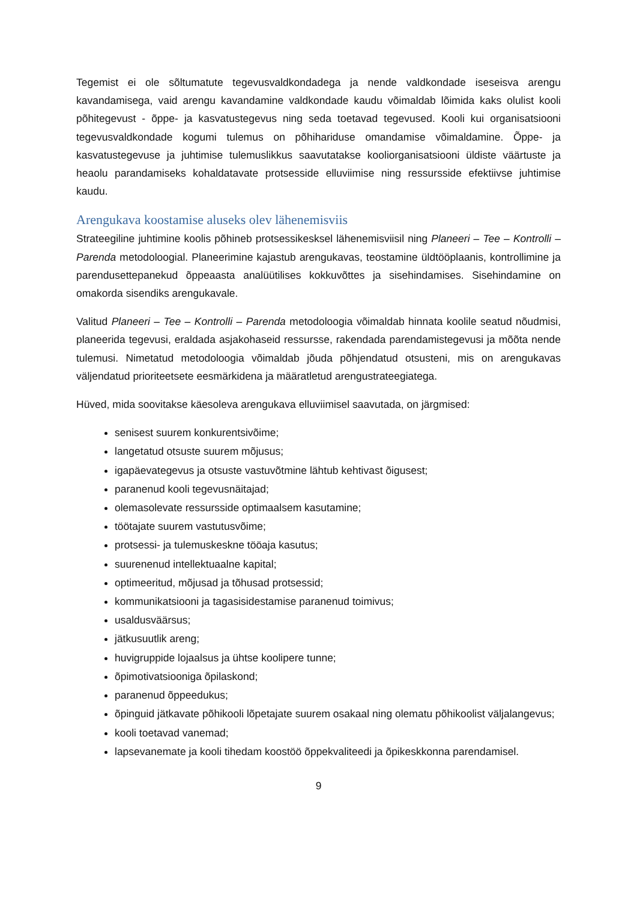Tegemist ei ole sõltumatute tegevusvaldkondadega ja nende valdkondade iseseisva arengu kavandamisega, vaid arengu kavandamine valdkondade kaudu võimaldab lõimida kaks olulist kooli põhitegevust - õppe- ja kasvatustegevus ning seda toetavad tegevused. Kooli kui organisatsiooni tegevusvaldkondade kogumi tulemus on põhihariduse omandamise võimaldamine. Õppe- ja kasvatustegevuse ja juhtimise tulemuslikkus saavutatakse kooliorganisatsiooni üldiste väärtuste ja heaolu parandamiseks kohaldatavate protsesside elluviimise ning ressursside efektiivse juhtimise kaudu.
Arengukava koostamise aluseks olev lähenemisviis
Strateegiline juhtimine koolis põhineb protsessikesksel lähenemisviisil ning Planeeri – Tee – Kontrolli – Parenda metodoloogial. Planeerimine kajastub arengukavas, teostamine üldtööplaanis, kontrollimine ja parendusettepanekud õppeaasta analüütilises kokkuvõttes ja sisehindamises. Sisehindamine on omakorda sisendiks arengukavale.
Valitud Planeeri – Tee – Kontrolli – Parenda metodoloogia võimaldab hinnata koolile seatud nõudmisi, planeerida tegevusi, eraldada asjakohaseid ressursse, rakendada parendamistegevusi ja mõõta nende tulemusi. Nimetatud metodoloogia võimaldab jõuda põhjendatud otsusteni, mis on arengukavas väljendatud prioriteetsete eesmärkidena ja määratletud arengustrateegiatega.
Hüved, mida soovitakse käesoleva arengukava elluviimisel saavutada, on järgmised:
senisest suurem konkurentsivõime;
langetatud otsuste suurem mõjusus;
igapäevategevus ja otsuste vastuvõtmine lähtub kehtivast õigusest;
paranenud kooli tegevusnäitajad;
olemasolevate ressursside optimaalsem kasutamine;
töötajate suurem vastutusvõime;
protsessi- ja tulemuskeskne tööaja kasutus;
suurenenud intellektuaalne kapital;
optimeeritud, mõjusad ja tõhusad protsessid;
kommunikatsiooni ja tagasisidestamise paranenud toimivus;
usaldusväärsus;
jätkusuutlik areng;
huvigruppide lojaalsus ja ühtse koolipere tunne;
õpimotivatsiooniga õpilaskond;
paranenud õppeedukus;
õpinguid jätkavate põhikooli lõpetajate suurem osakaal ning olematu põhikoolist väljalangevus;
kooli toetavad vanemad;
lapsevanemate ja kooli tihedam koostöö õppekvaliteedi ja õpikeskkonna parendamisel.
9